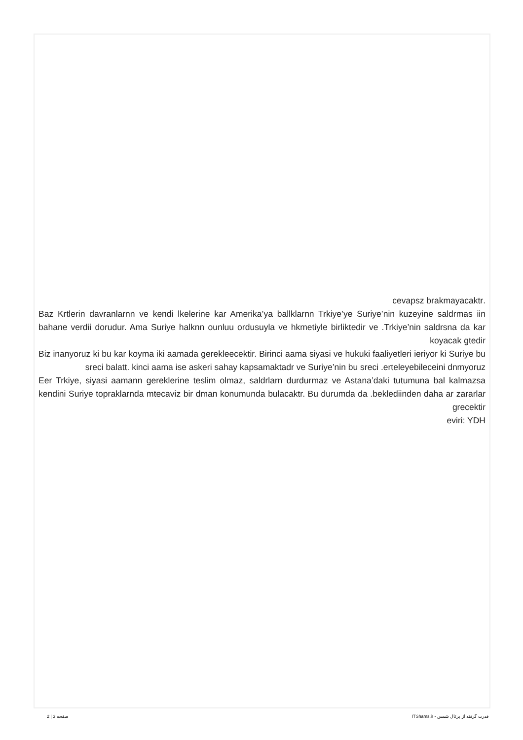.cevapsz brakmayacaktr
Baz Krtlerin davranlarnn ve kendi lkelerine kar Amerika’ya ballklarnn Trkiye’ye Suriye’nin kuzeyine saldrmas iin bahane verdii dorudur. Ama Suriye halknn ounluu ordusuyla ve hkmetiyle birliktedir ve .Trkiye’nin saldrsna da kar koyacak gtedir
Biz inanyoruz ki bu kar koyma iki aamada gerekleecektir. Birinci aama siyasi ve hukuki faaliyetleri ieriyor ki Suriye bu sreci balatt. kinci aama ise askeri sahay kapsamaktadr ve Suriye’nin bu sreci .erteleyebileceini dnmyoruz
Eer Trkiye, siyasi aamann gereklerine teslim olmaz, saldrlarn durdurmaz ve Astana’daki tutumuna bal kalmazsa kendini Suriye topraklarnda mtecaviz bir dman konumunda bulacaktr. Bu durumda da .beklediinden daha ar zararlar grecektir
eviri: YDH
قدرت گرفته از پرتال شمس - ITShams.ir صفحه 3 | 2